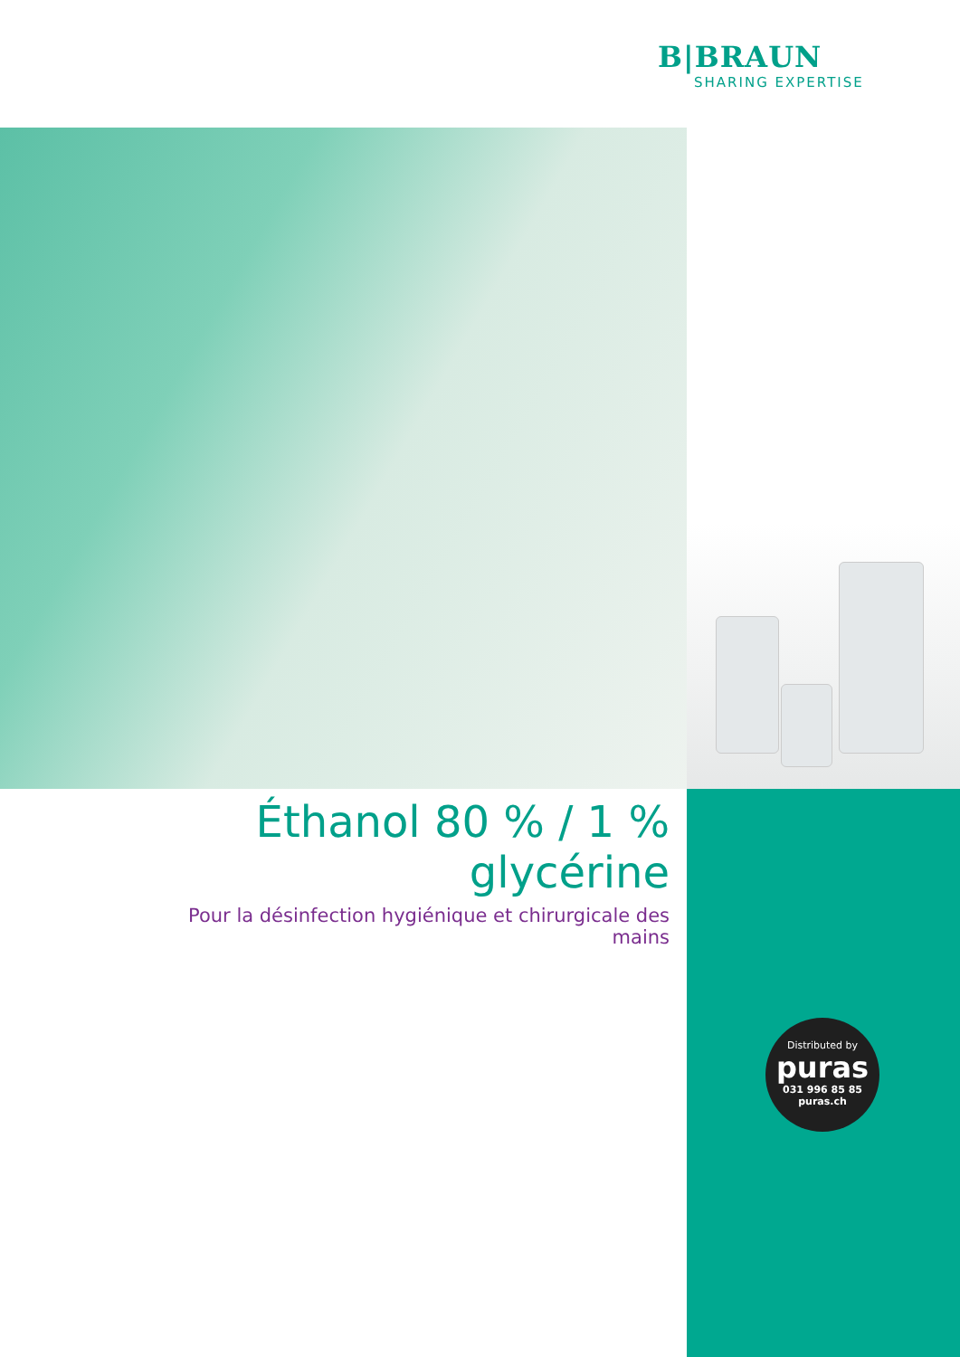B|BRAUN
SHARING EXPERTISE
Éthanol 80 % / 1 % glycérine
Pour la désinfection hygiénique et chirurgicale des mains
Distributed by
puras
031 996 85 85
puras.ch